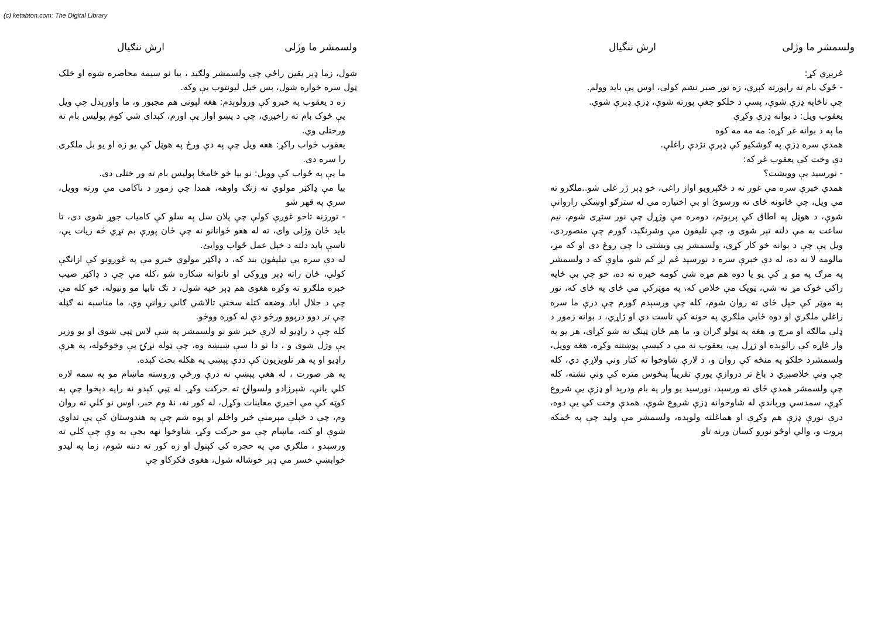(c) ketabton.com: The Digital Library
ولسمشر ما وژلی ارش ننگیال
غرېږي کړ:
- ځوک بام ته راپورته کېږي، زه نور صبر نشم کولی، اوس يې بايد وولم.
چې ناڅاپه ډزې شوې، پسې د خلکو چغې پورته شوې، ډزې ډېرې شوې.
يعقوب ويل: د بوانه ډزې وکړې
ما په د بوانه غږ کړه: مه مه مه کوه
همدې سره ډزې په ګوشکيو کې ډېرې نژدې راغلې.
دې وخت کې يعقوب غږ که:
- نورسيد يې وويشت؟
همدې خبرې سره مې غوږ ته د ځګېرويو اواز راغی، خو ډېر ژر غلی شو..ملګرو ته مې ويل، چې ځانونه ځای ته ورسوئ او بې اختياره مې له سترګو اوښکې راروانې شوې، د هوټل په اطاق کې پرېوتم، دومره مې وژړل چې نور ستړی شوم، نيم ساعت به مې دلته تېر شوی و، چې تليفون مې وشرنګېد، ګورم چې منصوردی، ويل يې چې د بوانه خو کار کړی، ولسمشر يې ويشتی دا چې روغ دی او که مړ، مالومه لا نه ده، له دې خبرې سره د نورسيد غم لږ کم شو، ماوې که د ولسمشر په مرګ په مو ړ کې يو يا دوه هم مړه شي کومه خبره نه ده، خو چې بې ځايه راکې ځوک مړ نه شي، ټوپک مې خلاص که، په موټرکې مې ځای په ځای که، نور په موټر کې خپل ځای ته روان شوم، کله چې ورسېدم ګورم چې درې ما سره راغلي ملګري او دوه ځايي ملګري په خونه کې ناست دي او ژاړي، د بوانه زموږ د ډلې مالګه او مرچ و، هغه په ټولو ګران و، ما هم ځان ټينګ نه شو کړای، هر يو په وار غاړه کې رالوېده او ژړل يې، يعقوب نه مې د کيسې پوښتنه وکړه، هغه وويل، ولسمشرد خلکو په منځه کې روان و، د لارې شاوخوا ته کتار ونې ولاړې دي، کله چې ونې خلاصېږي د باغ تر دروازې پورې تقريباً پنځوس متره کې ونې نشته، کله چې ولسمشر همدې ځای ته ورسېد، نورسيد يو وار په بام ودرېد او ډزې يې شروع کړې، سمدسي ورباندې له شاوخوانه ډزې شروع شوې، همدې وخت کې يې دوه، درې نورې ډزې هم وکړې او هماغلته ولوېده، ولسمشر مې وليد چې په ځمکه پروت و، والي اوڅو نورو کسان ورنه تاو
ولسمشر ما وژلی ارش ننګیال
شول، زما ډېر يقين راځي چې ولسمشر ولګيد ، بيا نو سيمه محاصره شوه او خلک ټول سره خواره شول، بس خپل ليونتوب يې وکه.
زه د يعقوب په خبرو کې ورولوېدم: هغه لېونی هم مجبور و، ما واورېدل چې ويل يې ځوک بام ته راخيږي، چې د پښو اواز يې اورم، کېدای شي کوم پوليس بام ته ورختلی وي.
يعقوب ځواب راکړ: هغه ويل چې په دې ورځ په هوټل کې يو زه او يو بل ملګری را سره دی.
ما يې په ځواب کې وويل: نو بيا خو خامخا پوليس بام ته ور ختلی دی.
بيا مې ډاکټر مولوي ته زنګ واوهه، همدا چې زموږ د ناکامی مې ورته وويل، سرې په قهر شو
- تورزنه تاخو غوږې کولې چې پلان سل په سلو کې کامياب جوړ شوی دی، تا بايد ځان وژلی وای، ته له هغو ځوانانو نه چې ځان پورې بم تړي څه زيات يې، تاسې بايد دلته د خپل عمل ځواب ووايئ.
له دې سره يې تيليفون بند که، د ډاکټر مولوي خبرو مې په غوږونو کې ازانګې کولې، ځان راته ډېر وړوکی او ناتوانه ښکاره شو ،کله مې چې د ډاکټر صيب خبره ملګرو ته وکړه هغوی هم ډېر خپه شول، د تګ تابيا مو ونيوله، خو کله مې چې د جلال اباد وضعه کتله سختې تالاشي ګانې روانې وې، ما مناسبه نه ګڼله چې تر دوو درېوو ورځو دې له کوره ووځو.
کله چې د راډيو له لارې خبر شو نو ولسمشر په ښې لاس ټپي شوی او يو وزير يې وژل شوی و ، دا نو دا سې ښېښه وه، چې ټوله نړۍ يې وخوځوله، په هرې راډيو او په هر تلويزيون کې ددې پېښې په هکله بحث کېده.
په هر صورت ، له هغې پېښې نه درې ورځې وروسته ماښام مو په سمه لاره کلي يانې، شېرزادو ولسوالۍ ته حرکت وکړ. له ټپي کېدو نه راپه دېخوا چې په کوټه کې مې اخيري معاينات وکړل، له کور نه، نهٔ وم خبر، اوس نو کلي ته روان وم، چې د خپلې مېرمنې خبر واخلم او پوه شم چې په هندوستان کې يې تداوي شوې او کنه، ماښام چې مو حرکت وکړ، شاوخوا نهه بجې به وې چې کلي ته ورسېدو ، ملګري مې په حجره کې کېنول او زه کور ته دننه شوم، زما په ليدو خوابښې خسر مې ډېر خوشاله شول، هغوی فکرکاو چې